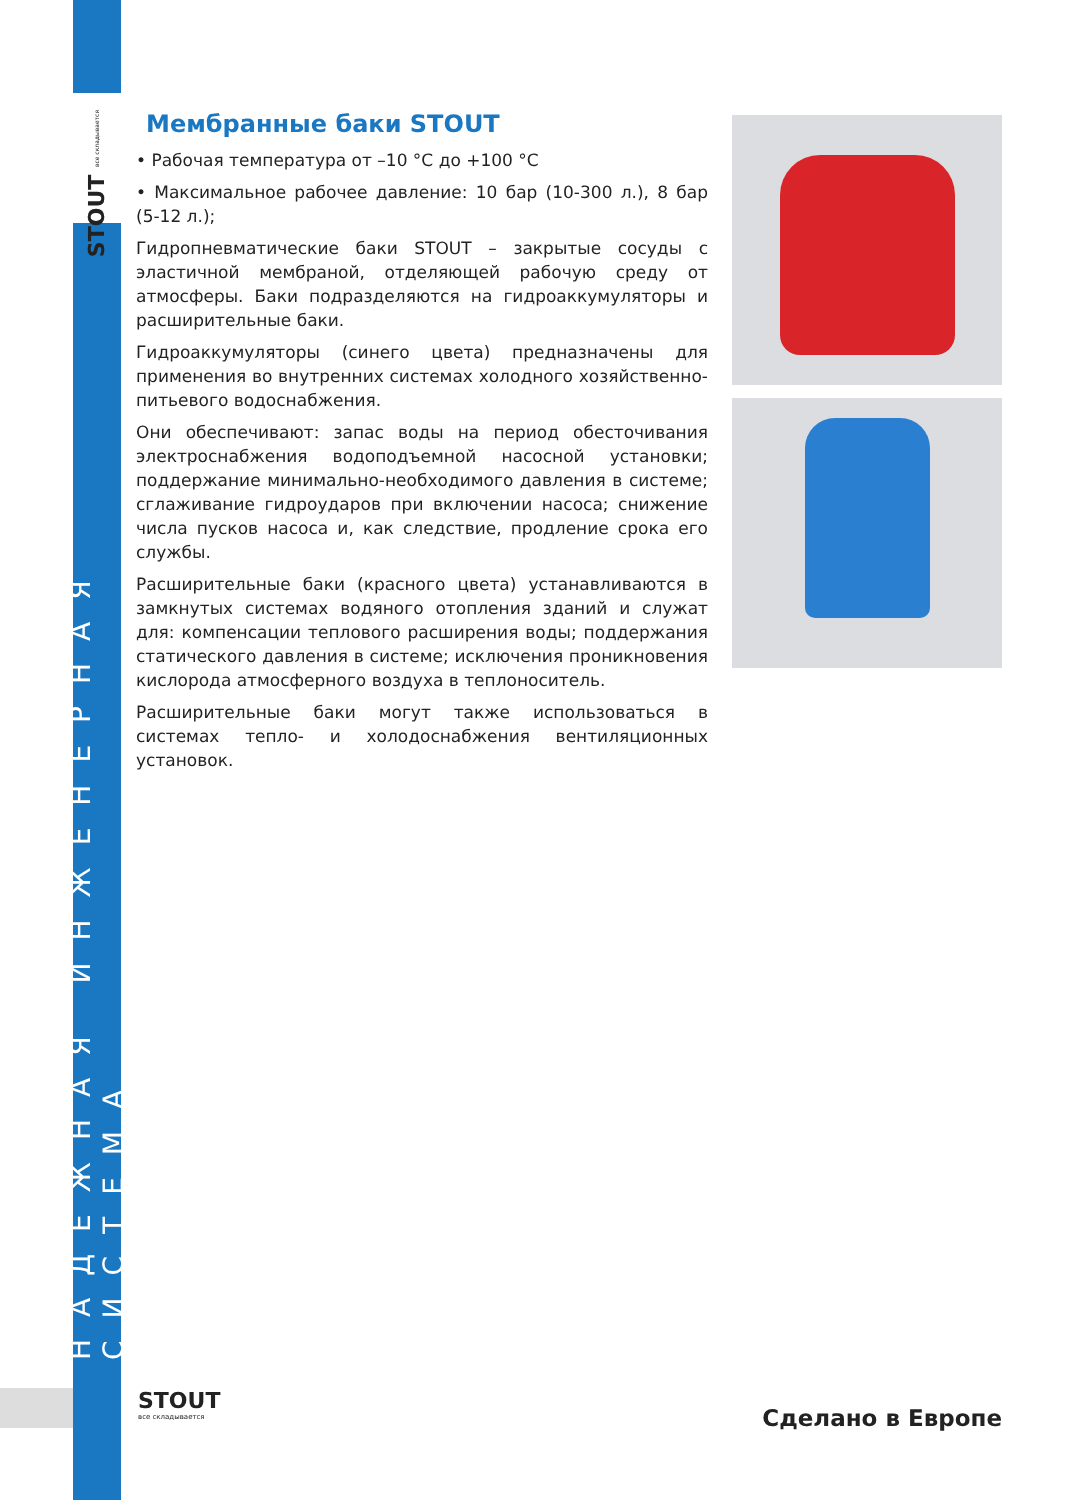STOUT все складывается
НАДЕЖНАЯ ИНЖЕНЕРНАЯ СИСТЕМА
Мембранные баки STOUT
• Рабочая температура от –10 °С до +100 °С
• Максимальное рабочее давление: 10 бар (10-300 л.), 8 бар (5-12 л.);
Гидропневматические баки STOUT – закрытые сосуды с эластичной мембраной, отделяющей рабочую среду от атмосферы. Баки подразделяются на гидроаккумуляторы и расширительные баки.
Гидроаккумуляторы (синего цвета) предназначены для применения во внутренних системах холодного хозяйственно-питьевого водоснабжения.
Они обеспечивают: запас воды на период обесточивания электроснабжения водоподъемной насосной установки; поддержание минимально-необходимого давления в системе; сглаживание гидроударов при включении насоса; снижение числа пусков насоса и, как следствие, продление срока его службы.
Расширительные баки (красного цвета) устанавливаются в замкнутых системах водяного отопления зданий и служат для: компенсации теплового расширения воды; поддержания статического давления в системе; исключения проникновения кислорода атмосферного воздуха в теплоноситель.
Расширительные баки могут также использоваться в системах тепло- и холодоснабжения вентиляционных установок.
STOUT
все складывается
Сделано в Европе